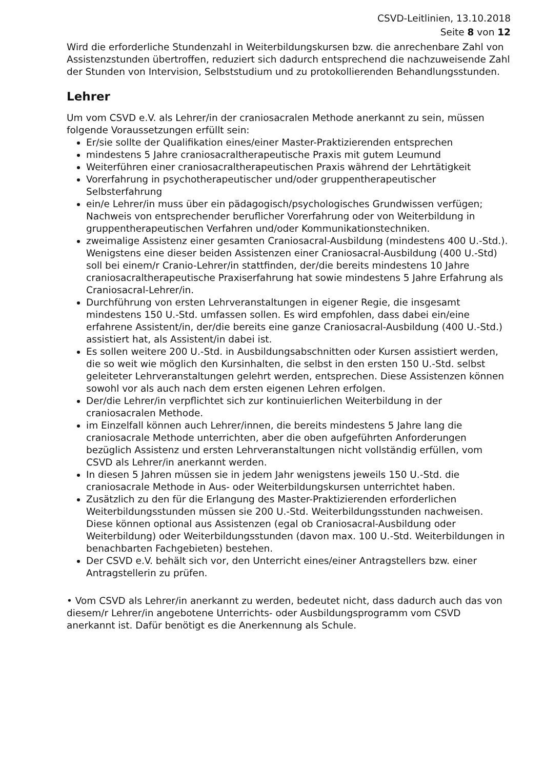CSVD-Leitlinien, 13.10.2018
Seite 8 von 12
Wird die erforderliche Stundenzahl in Weiterbildungskursen bzw. die anrechenbare Zahl von Assistenzstunden übertroffen, reduziert sich dadurch entsprechend die nachzuweisende Zahl der Stunden von Intervision, Selbststudium und zu protokollierenden Behandlungsstunden.
Lehrer
Um vom CSVD e.V. als Lehrer/in der craniosacralen Methode anerkannt zu sein, müssen folgende Voraussetzungen erfüllt sein:
Er/sie sollte der Qualifikation eines/einer Master-Praktizierenden entsprechen
mindestens 5 Jahre craniosacraltherapeutische Praxis mit gutem Leumund
Weiterführen einer craniosacraltherapeutischen Praxis während der Lehrtätigkeit
Vorerfahrung in psychotherapeutischer und/oder gruppentherapeutischer Selbsterfahrung
ein/e Lehrer/in muss über ein pädagogisch/psychologisches Grundwissen verfügen; Nachweis von entsprechender beruflicher Vorerfahrung oder von Weiterbildung in gruppentherapeutischen Verfahren und/oder Kommunikationstechniken.
zweimalige Assistenz einer gesamten Craniosacral-Ausbildung (mindestens 400 U.-Std.). Wenigstens eine dieser beiden Assistenzen einer Craniosacral-Ausbildung (400 U.-Std) soll bei einem/r Cranio-Lehrer/in stattfinden, der/die bereits mindestens 10 Jahre craniosacraltherapeutische Praxiserfahrung hat sowie mindestens 5 Jahre Erfahrung als Craniosacral-Lehrer/in.
Durchführung von ersten Lehrveranstaltungen in eigener Regie, die insgesamt mindestens 150 U.-Std. umfassen sollen. Es wird empfohlen, dass dabei ein/eine erfahrene Assistent/in, der/die bereits eine ganze Craniosacral-Ausbildung (400 U.-Std.) assistiert hat, als Assistent/in dabei ist.
Es sollen weitere 200 U.-Std. in Ausbildungsabschnitten oder Kursen assistiert werden, die so weit wie möglich den Kursinhalten, die selbst in den ersten 150 U.-Std. selbst geleiteter Lehrveranstaltungen gelehrt werden, entsprechen. Diese Assistenzen können sowohl vor als auch nach dem ersten eigenen Lehren erfolgen.
Der/die Lehrer/in verpflichtet sich zur kontinuierlichen Weiterbildung in der craniosacralen Methode.
im Einzelfall können auch Lehrer/innen, die bereits mindestens 5 Jahre lang die craniosacrale Methode unterrichten, aber die oben aufgeführten Anforderungen bezüglich Assistenz und ersten Lehrveranstaltungen nicht vollständig erfüllen, vom CSVD als Lehrer/in anerkannt werden.
In diesen 5 Jahren müssen sie in jedem Jahr wenigstens jeweils 150 U.-Std. die craniosacrale Methode in Aus- oder Weiterbildungskursen unterrichtet haben.
Zusätzlich zu den für die Erlangung des Master-Praktizierenden erforderlichen Weiterbildungsstunden müssen sie 200 U.-Std. Weiterbildungsstunden nachweisen. Diese können optional aus Assistenzen (egal ob Craniosacral-Ausbildung oder Weiterbildung) oder Weiterbildungsstunden (davon max. 100 U.-Std. Weiterbildungen in benachbarten Fachgebieten) bestehen.
Der CSVD e.V. behält sich vor, den Unterricht eines/einer Antragstellers bzw. einer Antragstellerin zu prüfen.
• Vom CSVD als Lehrer/in anerkannt zu werden, bedeutet nicht, dass dadurch auch das von diesem/r Lehrer/in angebotene Unterrichts- oder Ausbildungsprogramm vom CSVD anerkannt ist. Dafür benötigt es die Anerkennung als Schule.